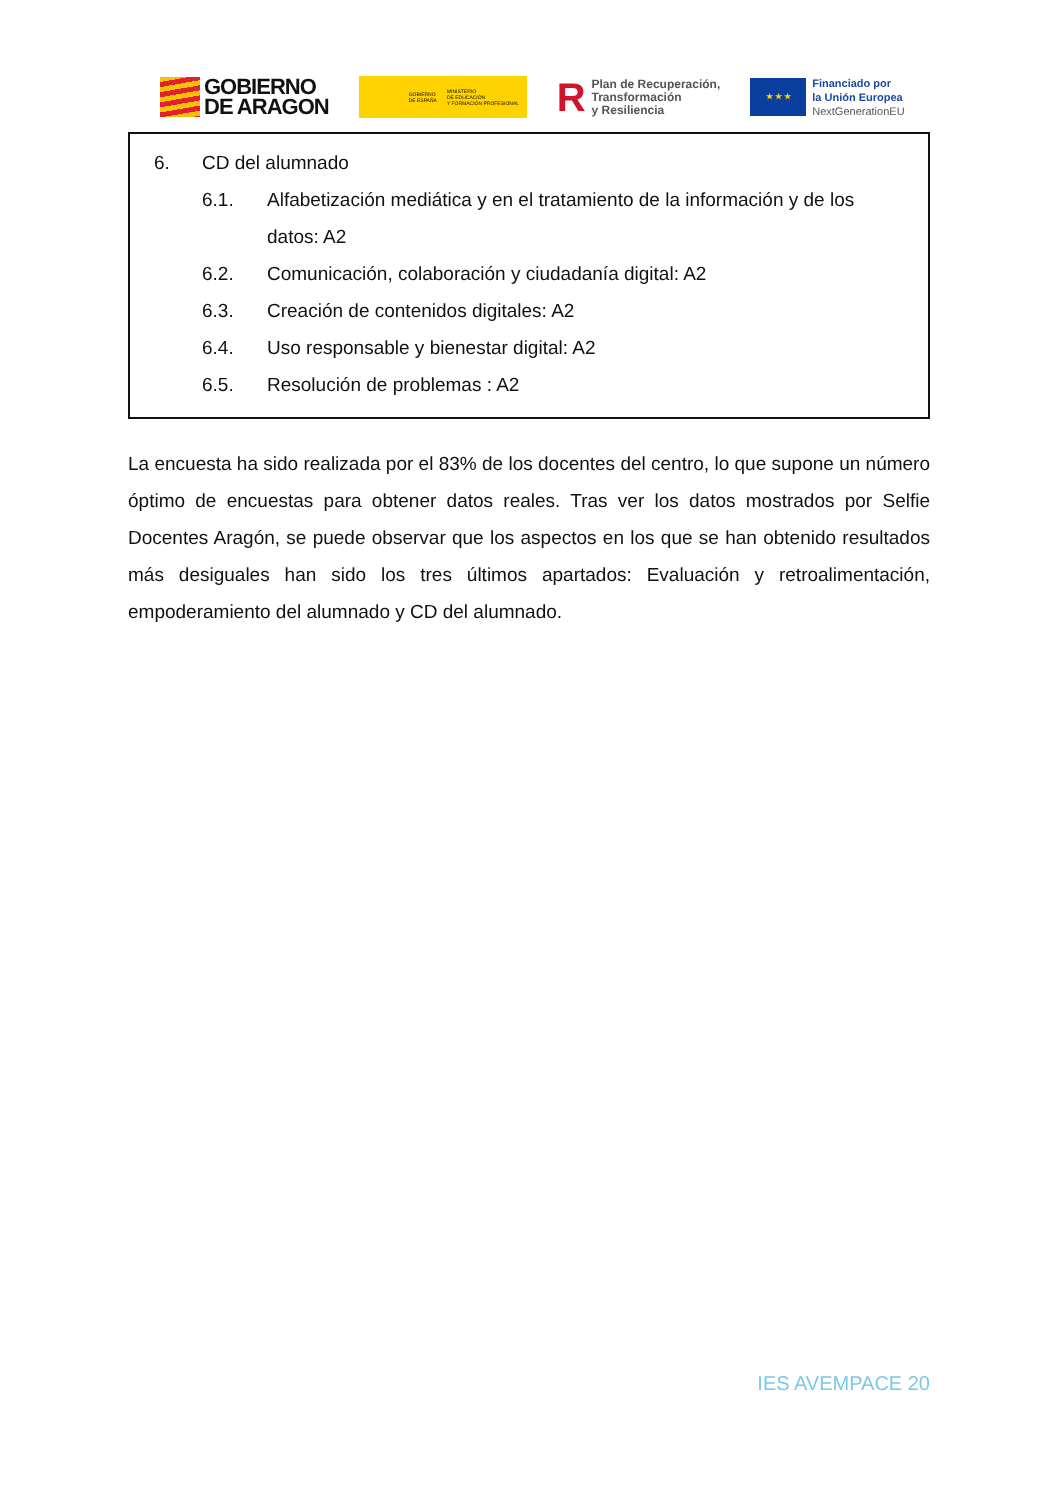GOBIERNO
DE ARAGON
GOBIERNO
DE ESPAÑA MINISTERIO
DE EDUCACIÓN
Y FORMACIÓN PROFESIONAL
R Plan de Recuperación,
Transformación
y Resiliencia
★ ★ ★
Financiado por
la Unión Europea
NextGenerationEU
6. CD del alumnado
6.1. Alfabetización mediática y en el tratamiento de la información y de los datos: A2
6.2. Comunicación, colaboración y ciudadanía digital: A2
6.3. Creación de contenidos digitales: A2
6.4. Uso responsable y bienestar digital: A2
6.5. Resolución de problemas : A2
La encuesta ha sido realizada por el 83% de los docentes del centro, lo que supone un número óptimo de encuestas para obtener datos reales. Tras ver los datos mostrados por Selfie Docentes Aragón, se puede observar que los aspectos en los que se han obtenido resultados más desiguales han sido los tres últimos apartados: Evaluación y retroalimentación, empoderamiento del alumnado y CD del alumnado.
IES AVEMPACE 20